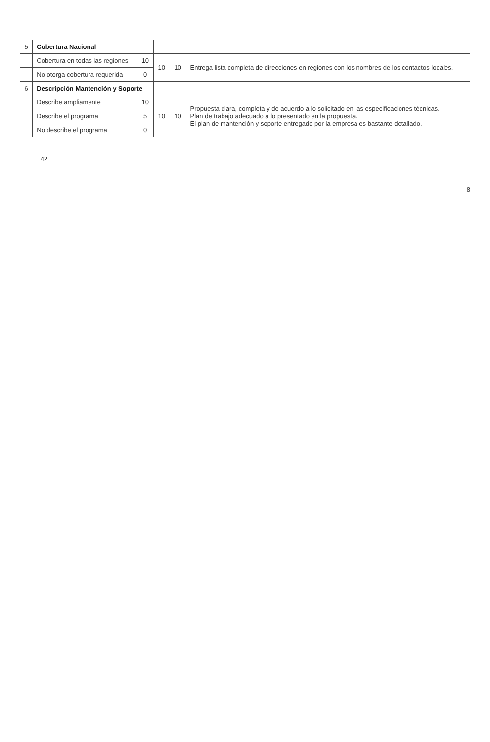| 5 | Cobertura Nacional | | | | |
| | Cobertura en todas las regiones | 10 | 10 | 10 | Entrega lista completa de direcciones en regiones con los nombres de los contactos locales. |
| | No otorga cobertura requerida | 0 | | | |
| 6 | Descripción Mantención y Soporte | | | | |
| | Describe ampliamente | 10 | 10 | 10 | Propuesta clara, completa y de acuerdo a lo solicitado en las especificaciones técnicas. Plan de trabajo adecuado a lo presentado en la propuesta. El plan de mantención y soporte entregado por la empresa es bastante detallado. |
| | Describe el programa | 5 | | | |
| | No describe el programa | 0 | | | |
| 42 | |
8